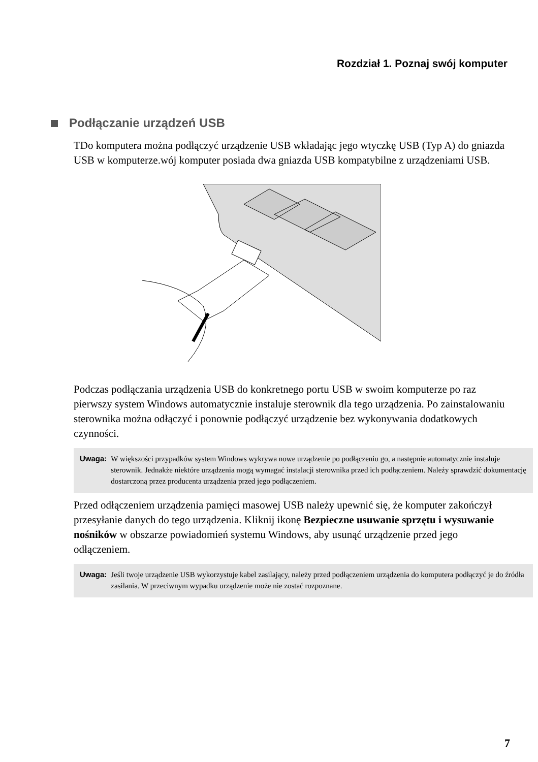Rozdział 1. Poznaj swój komputer
Podłączanie urządzeń USB
TDo komputera można podłączyć urządzenie USB wkładając jego wtyczkę USB (Typ A) do gniazda USB w komputerze.wój komputer posiada dwa gniazda USB kompatybilne z urządzeniami USB.
Podczas podłączania urządzenia USB do konkretnego portu USB w swoim komputerze po raz pierwszy system Windows automatycznie instaluje sterownik dla tego urządzenia. Po zainstalowaniu sterownika można odłączyć i ponownie podłączyć urządzenie bez wykonywania dodatkowych czynności.
Uwaga: W większości przypadków system Windows wykrywa nowe urządzenie po podłączeniu go, a następnie automatycznie instaluje sterownik. Jednakże niektóre urządzenia mogą wymagać instalacji sterownika przed ich podłączeniem. Należy sprawdzić dokumentację dostarczoną przez producenta urządzenia przed jego podłączeniem.
Przed odłączeniem urządzenia pamięci masowej USB należy upewnić się, że komputer zakończył przesyłanie danych do tego urządzenia. Kliknij ikonę Bezpieczne usuwanie sprzętu i wysuwanie nośników w obszarze powiadomień systemu Windows, aby usunąć urządzenie przed jego odłączeniem.
Uwaga: Jeśli twoje urządzenie USB wykorzystuje kabel zasilający, należy przed podłączeniem urządzenia do komputera podłączyć je do źródła zasilania. W przeciwnym wypadku urządzenie może nie zostać rozpoznane.
7